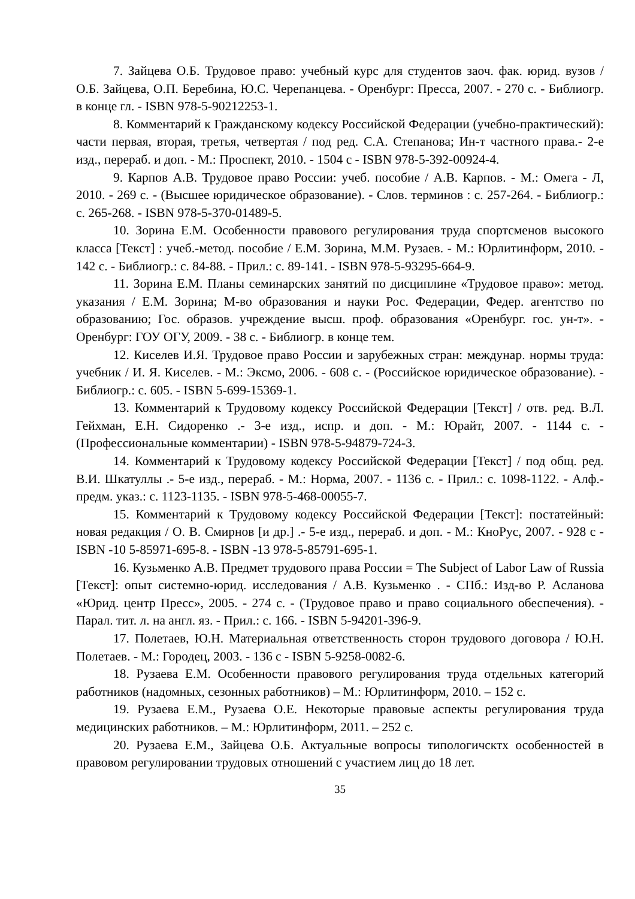7. Зайцева О.Б. Трудовое право: учебный курс для студентов заоч. фак. юрид. вузов / О.Б. Зайцева, О.П. Беребина, Ю.С. Черепанцева. - Оренбург: Пресса, 2007. - 270 с. - Библиогр. в конце гл. - ISBN 978-5-90212253-1.
8. Комментарий к Гражданскому кодексу Российской Федерации (учебно-практический): части первая, вторая, третья, четвертая / под ред. С.А. Степанова; Ин-т частного права.- 2-е изд., перераб. и доп. - М.: Проспект, 2010. - 1504 с - ISBN 978-5-392-00924-4.
9. Карпов А.В. Трудовое право России: учеб. пособие / А.В. Карпов. - М.: Омега - Л, 2010. - 269 с. - (Высшее юридическое образование). - Слов. терминов : с. 257-264. - Библиогр.: с. 265-268. - ISBN 978-5-370-01489-5.
10. Зорина Е.М. Особенности правового регулирования труда спортсменов высокого класса [Текст] : учеб.-метод. пособие / Е.М. Зорина, М.М. Рузаев. - М.: Юрлитинформ, 2010. - 142 с. - Библиогр.: с. 84-88. - Прил.: с. 89-141. - ISBN 978-5-93295-664-9.
11. Зорина Е.М. Планы семинарских занятий по дисциплине «Трудовое право»: метод. указания / Е.М. Зорина; М-во образования и науки Рос. Федерации, Федер. агентство по образованию; Гос. образов. учреждение высш. проф. образования «Оренбург. гос. ун-т». - Оренбург: ГОУ ОГУ, 2009. - 38 с. - Библиогр. в конце тем.
12. Киселев И.Я. Трудовое право России и зарубежных стран: междунар. нормы труда: учебник / И. Я. Киселев. - М.: Эксмо, 2006. - 608 с. - (Российское юридическое образование). - Библиогр.: с. 605. - ISBN 5-699-15369-1.
13. Комментарий к Трудовому кодексу Российской Федерации [Текст] / отв. ред. В.Л. Гейхман, Е.Н. Сидоренко .- 3-е изд., испр. и доп. - М.: Юрайт, 2007. - 1144 с. - (Профессиональные комментарии) - ISBN 978-5-94879-724-3.
14. Комментарий к Трудовому кодексу Российской Федерации [Текст] / под общ. ред. В.И. Шкатуллы .- 5-е изд., перераб. - М.: Норма, 2007. - 1136 с. - Прил.: с. 1098-1122. - Алф.-предм. указ.: с. 1123-1135. - ISBN 978-5-468-00055-7.
15. Комментарий к Трудовому кодексу Российской Федерации [Текст]: постатейный: новая редакция / О. В. Смирнов [и др.] .- 5-е изд., перераб. и доп. - М.: КноРус, 2007. - 928 с - ISBN -10 5-85971-695-8. - ISBN -13 978-5-85791-695-1.
16. Кузьменко А.В. Предмет трудового права России = The Subject of Labor Law of Russia [Текст]: опыт системно-юрид. исследования / А.В. Кузьменко . - СПб.: Изд-во Р. Асланова «Юрид. центр Пресс», 2005. - 274 с. - (Трудовое право и право социального обеспечения). - Парал. тит. л. на англ. яз. - Прил.: с. 166. - ISBN 5-94201-396-9.
17. Полетаев, Ю.Н. Материальная ответственность сторон трудового договора / Ю.Н. Полетаев. - М.: Городец, 2003. - 136 с - ISBN 5-9258-0082-6.
18. Рузаева Е.М. Особенности правового регулирования труда отдельных категорий работников (надомных, сезонных работников) – М.: Юрлитинформ, 2010. – 152 с.
19. Рузаева Е.М., Рузаева О.Е. Некоторые правовые аспекты регулирования труда медицинских работников. – М.: Юрлитинформ, 2011. – 252 с.
20. Рузаева Е.М., Зайцева О.Б. Актуальные вопросы типологичсктх особенностей в правовом регулировании трудовых отношений с участием лиц до 18 лет.
35